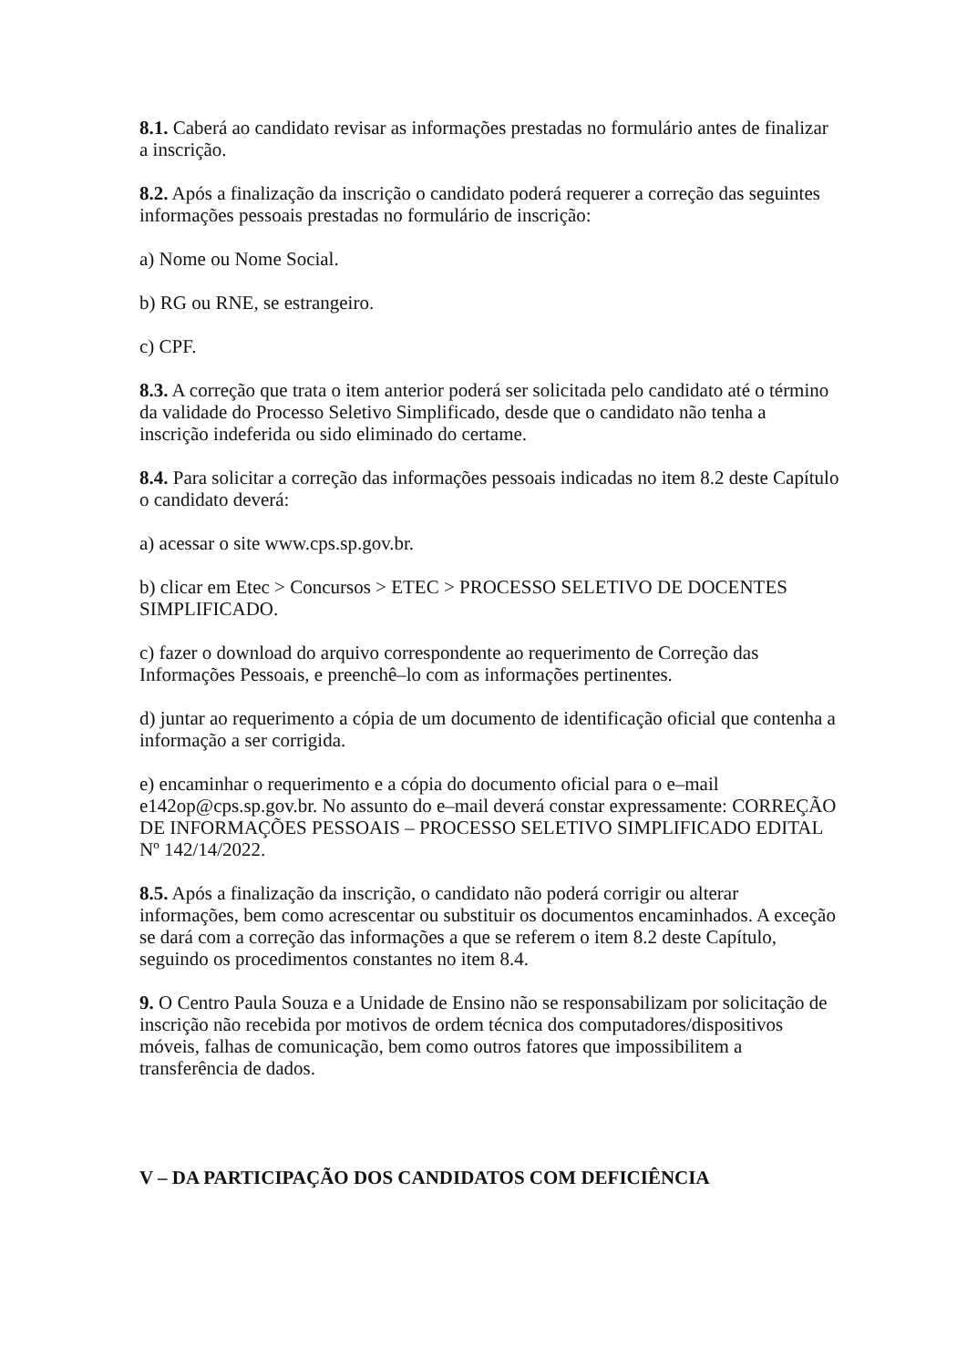8.1. Caberá ao candidato revisar as informações prestadas no formulário antes de finalizar a inscrição.
8.2. Após a finalização da inscrição o candidato poderá requerer a correção das seguintes informações pessoais prestadas no formulário de inscrição:
a) Nome ou Nome Social.
b) RG ou RNE, se estrangeiro.
c) CPF.
8.3. A correção que trata o item anterior poderá ser solicitada pelo candidato até o término da validade do Processo Seletivo Simplificado, desde que o candidato não tenha a inscrição indeferida ou sido eliminado do certame.
8.4. Para solicitar a correção das informações pessoais indicadas no item 8.2 deste Capítulo o candidato deverá:
a) acessar o site www.cps.sp.gov.br.
b) clicar em Etec > Concursos > ETEC > PROCESSO SELETIVO DE DOCENTES SIMPLIFICADO.
c) fazer o download do arquivo correspondente ao requerimento de Correção das Informações Pessoais, e preenchê–lo com as informações pertinentes.
d) juntar ao requerimento a cópia de um documento de identificação oficial que contenha a informação a ser corrigida.
e) encaminhar o requerimento e a cópia do documento oficial para o e–mail e142op@cps.sp.gov.br. No assunto do e–mail deverá constar expressamente: CORREÇÃO DE INFORMAÇÕES PESSOAIS – PROCESSO SELETIVO SIMPLIFICADO EDITAL Nº 142/14/2022.
8.5. Após a finalização da inscrição, o candidato não poderá corrigir ou alterar informações, bem como acrescentar ou substituir os documentos encaminhados. A exceção se dará com a correção das informações a que se referem o item 8.2 deste Capítulo, seguindo os procedimentos constantes no item 8.4.
9. O Centro Paula Souza e a Unidade de Ensino não se responsabilizam por solicitação de inscrição não recebida por motivos de ordem técnica dos computadores/dispositivos móveis, falhas de comunicação, bem como outros fatores que impossibilitem a transferência de dados.
V – DA PARTICIPAÇÃO DOS CANDIDATOS COM DEFICIÊNCIA